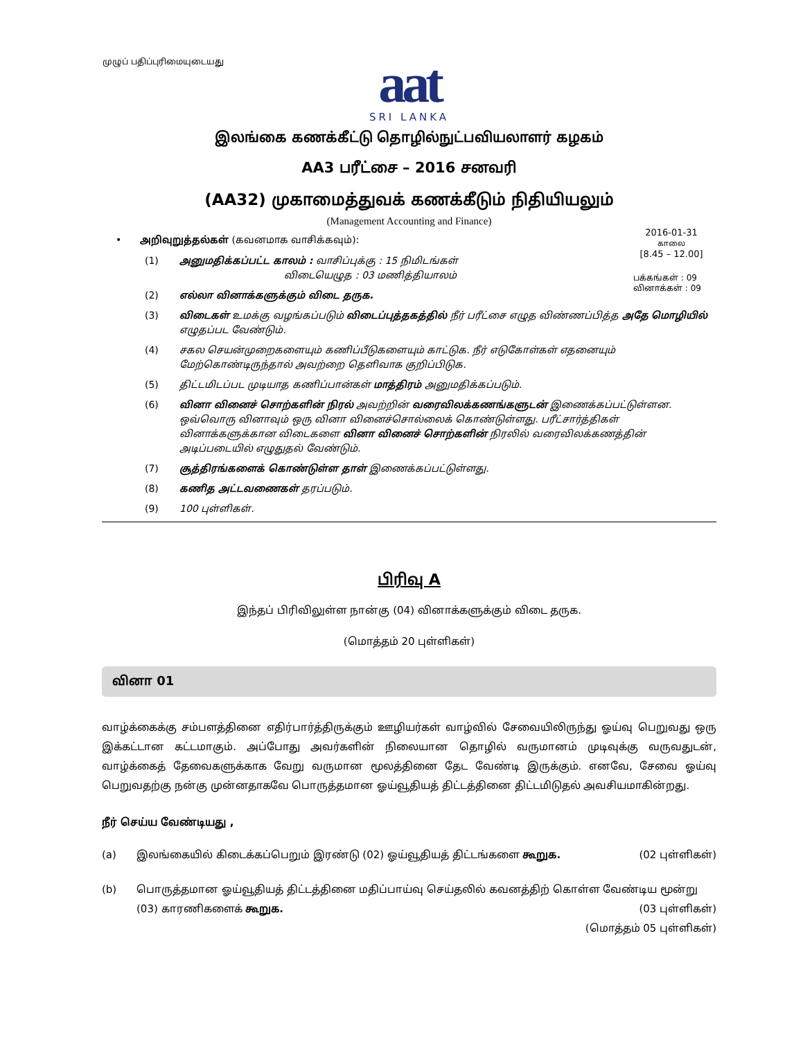முழுப் பதிப்புரிமையுடையது
aat
SRI LANKA
இலங்கை கணக்கீட்டு தொழில்நுட்பவியலாளர் கழகம்
AA3 பரீட்சை – 2016 சனவரி
(AA32) முகாமைத்துவக் கணக்கீடும் நிதியியலும்
(Management Accounting and Finance)
2016-01-31
காலை
[8.45 – 12.00]
பக்கங்கள் : 09
வினாக்கள் : 09
• அறிவுறுத்தல்கள் (கவனமாக வாசிக்கவும்):
(1) அனுமதிக்கப்பட்ட காலம் : வாசிப்புக்கு : 15 நிமிடங்கள்
விடையெழுத : 03 மணித்தியாலம்
(2) எல்லா வினாக்களுக்கும் விடை தருக.
(3) விடைகள் உமக்கு வழங்கப்படும் விடைப்புத்தகத்தில் நீர் பரீட்சை எழுத விண்ணப்பித்த அதே மொழியில் எழுதப்பட வேண்டும்.
(4) சகல செயன்முறைகளையும் கணிப்பீடுகளையும் காட்டுக. நீர் எடுகோள்கள் எதனையும் மேற்கொண்டிருந்தால் அவற்றை தெளிவாக குறிப்பிடுக.
(5) திட்டமிடப்பட முடியாத கணிப்பான்கள் மாத்திரம் அனுமதிக்கப்படும்.
(6) வினா வினைச் சொற்களின் நிரல் அவற்றின் வரைவிலக்கணங்களுடன் இணைக்கப்பட்டுள்ளன. ஒவ்வொரு வினாவும் ஒரு வினா வினைச்சொல்லைக் கொண்டுள்ளது. பரீட்சார்த்திகள் வினாக்களுக்கான விடைகளை வினா வினைச் சொற்களின் நிரலில் வரைவிலக்கணத்தின் அடிப்படையில் எழுதுதல் வேண்டும்.
(7) சூத்திரங்களைக் கொண்டுள்ள தாள் இணைக்கப்பட்டுள்ளது.
(8) கணித அட்டவணைகள் தரப்படும்.
(9) 100 புள்ளிகள்.
பிரிவு A
இந்தப் பிரிவிலுள்ள நான்கு (04) வினாக்களுக்கும் விடை தருக.
(மொத்தம் 20 புள்ளிகள்)
வினா 01
வாழ்க்கைக்கு சம்பளத்தினை எதிர்பார்த்திருக்கும் ஊழியர்கள் வாழ்வில் சேவையிலிருந்து ஓய்வு பெறுவது ஒரு இக்கட்டான கட்டமாகும். அப்போது அவர்களின் நிலையான தொழில் வருமானம் முடிவுக்கு வருவதுடன், வாழ்க்கைத் தேவைகளுக்காக வேறு வருமான மூலத்தினை தேட வேண்டி இருக்கும். எனவே, சேவை ஓய்வு பெறுவதற்கு நன்கு முன்னதாகவே பொருத்தமான ஓய்வூதியத் திட்டத்தினை திட்டமிடுதல் அவசியமாகின்றது.
நீர் செய்ய வேண்டியது ,
(a) இலங்கையில் கிடைக்கப்பெறும் இரண்டு (02) ஓய்வூதியத் திட்டங்களை கூறுக. (02 புள்ளிகள்)
(b) பொருத்தமான ஓய்வூதியத் திட்டத்தினை மதிப்பாய்வு செய்தலில் கவனத்திற் கொள்ள வேண்டிய மூன்று (03) காரணிகளைக் கூறுக. (03 புள்ளிகள்)
(மொத்தம் 05 புள்ளிகள்)